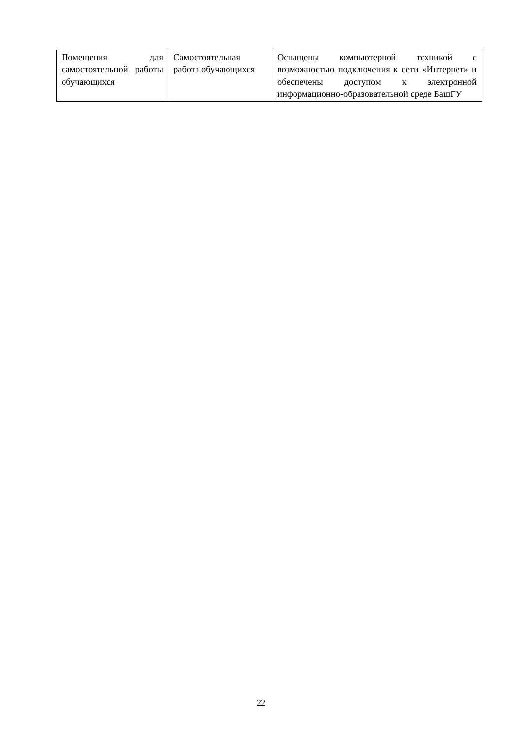| Помещения для самостоятельной работы обучающихся | Самостоятельная работа обучающихся | Оснащены компьютерной техникой с возможностью подключения к сети «Интернет» и обеспечены доступом к электронной информационно-образовательной среде БашГУ |
22